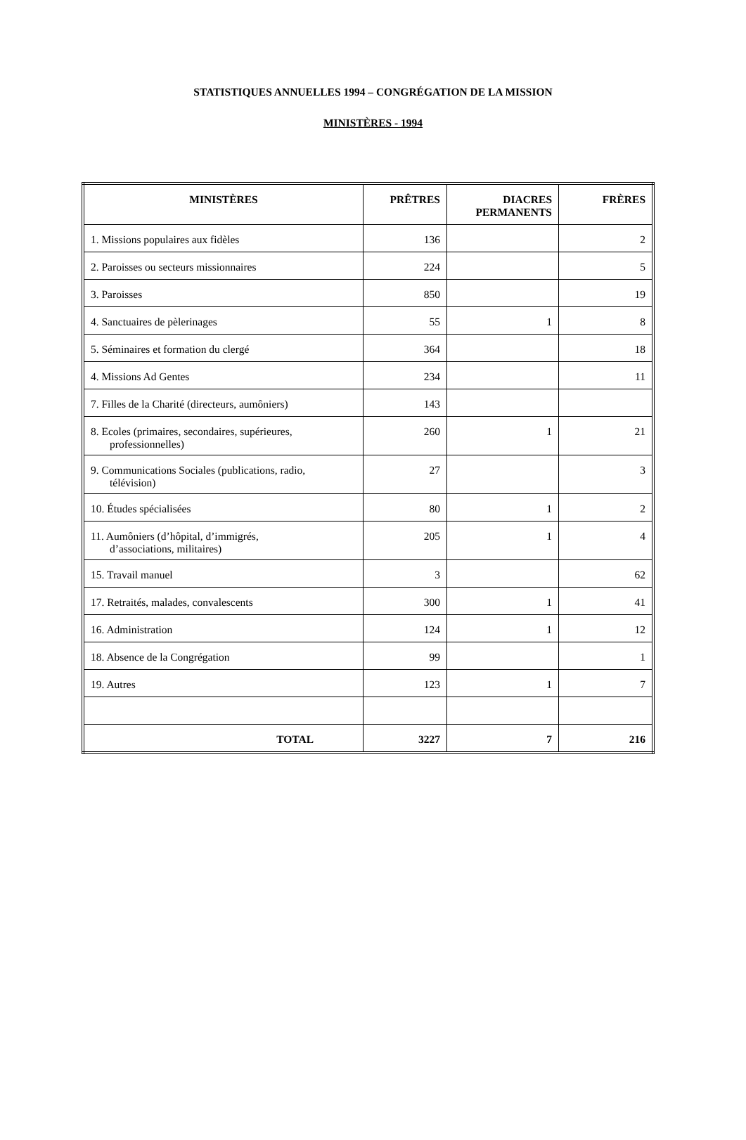STATISTIQUES ANNUELLES 1994 – CONGRÉGATION DE LA MISSION
MINISTÈRES - 1994
| MINISTÈRES | PRÊTRES | DIACRES PERMANENTS | FRÈRES |
| --- | --- | --- | --- |
| 1. Missions populaires aux fidèles | 136 | | 2 |
| 2. Paroisses ou secteurs missionnaires | 224 | | 5 |
| 3. Paroisses | 850 | | 19 |
| 4. Sanctuaires de pèlerinages | 55 | 1 | 8 |
| 5. Séminaires et formation du clergé | 364 | | 18 |
| 4. Missions Ad Gentes | 234 | | 11 |
| 7. Filles de la Charité (directeurs, aumôniers) | 143 | | |
| 8. Ecoles (primaires, secondaires, supérieures, professionnelles) | 260 | 1 | 21 |
| 9. Communications Sociales (publications, radio, télévision) | 27 | | 3 |
| 10. Études spécialisées | 80 | 1 | 2 |
| 11. Aumôniers (d’hôpital, d’immigrés, d’associations, militaires) | 205 | 1 | 4 |
| 15. Travail manuel | 3 | | 62 |
| 17. Retraités, malades, convalescents | 300 | 1 | 41 |
| 16. Administration | 124 | 1 | 12 |
| 18. Absence de la Congrégation | 99 | | 1 |
| 19. Autres | 123 | 1 | 7 |
| TOTAL | 3227 | 7 | 216 |